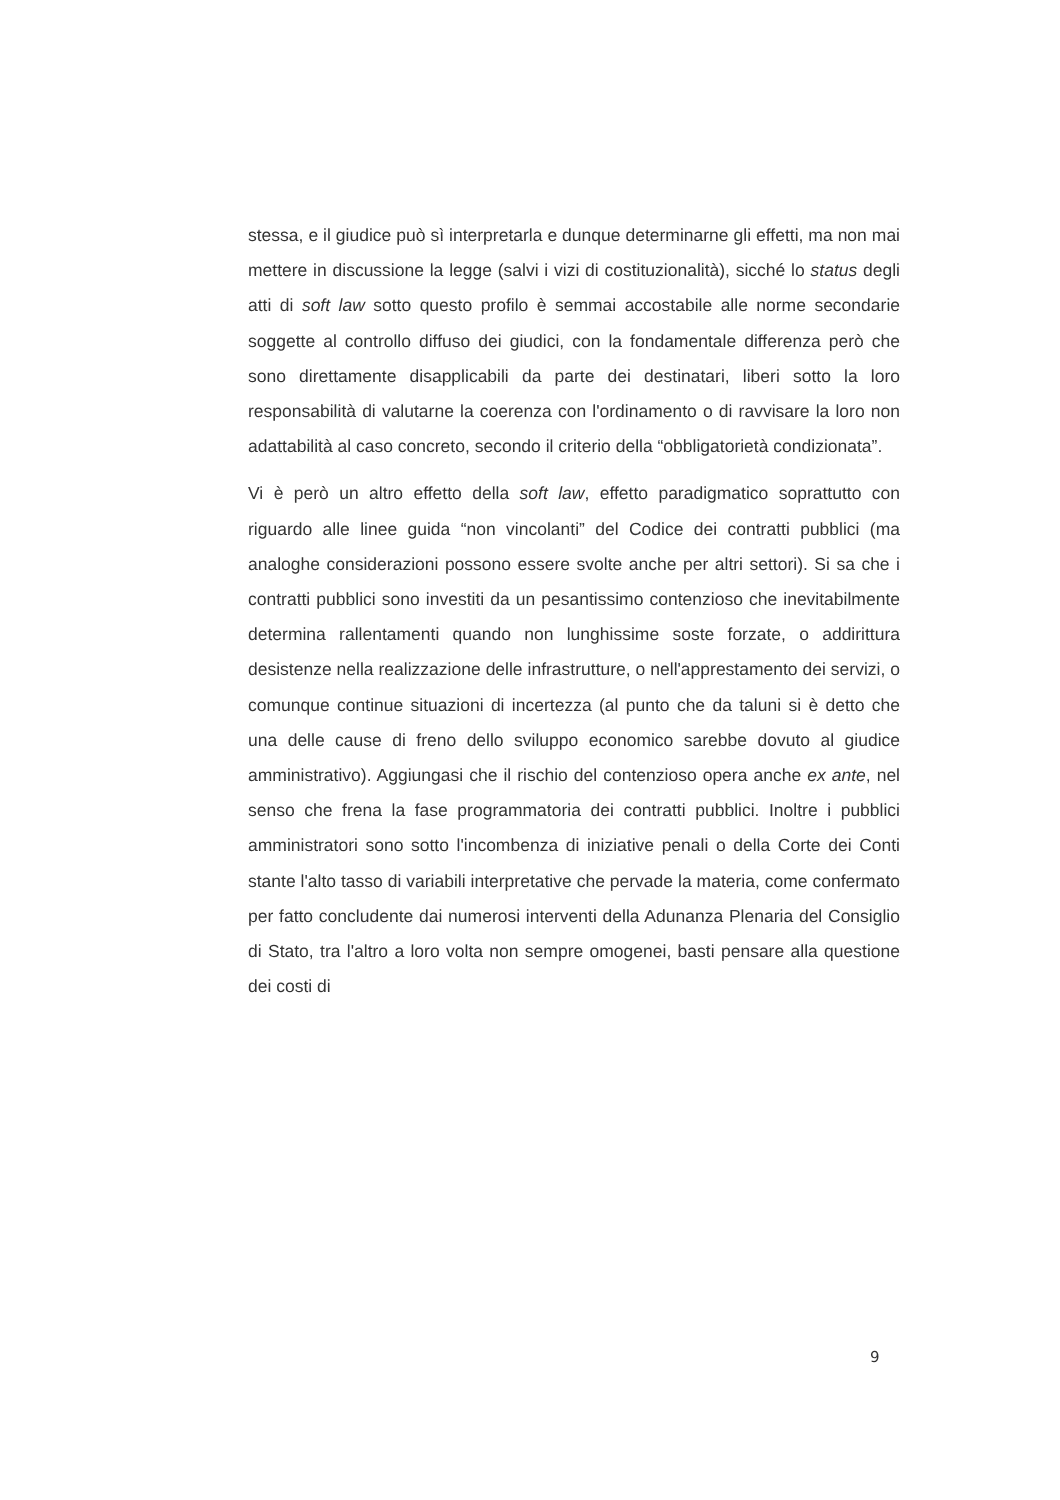stessa, e il giudice può sì interpretarla e dunque determinarne gli effetti, ma non mai mettere in discussione la legge (salvi i vizi di costituzionalità), sicché lo status degli atti di soft law sotto questo profilo è semmai accostabile alle norme secondarie soggette al controllo diffuso dei giudici, con la fondamentale differenza però che sono direttamente disapplicabili da parte dei destinatari, liberi sotto la loro responsabilità di valutarne la coerenza con l'ordinamento o di ravvisare la loro non adattabilità al caso concreto, secondo il criterio della “obbligatorietà condizionata”.
Vi è però un altro effetto della soft law, effetto paradigmatico soprattutto con riguardo alle linee guida “non vincolanti” del Codice dei contratti pubblici (ma analoghe considerazioni possono essere svolte anche per altri settori). Si sa che i contratti pubblici sono investiti da un pesantissimo contenzioso che inevitabilmente determina rallentamenti quando non lunghissime soste forzate, o addirittura desistenze nella realizzazione delle infrastrutture, o nell'apprestamento dei servizi, o comunque continue situazioni di incertezza (al punto che da taluni si è detto che una delle cause di freno dello sviluppo economico sarebbe dovuto al giudice amministrativo). Aggiungasi che il rischio del contenzioso opera anche ex ante, nel senso che frena la fase programmatoria dei contratti pubblici. Inoltre i pubblici amministratori sono sotto l'incombenza di iniziative penali o della Corte dei Conti stante l'alto tasso di variabili interpretative che pervade la materia, come confermato per fatto concludente dai numerosi interventi della Adunanza Plenaria del Consiglio di Stato, tra l'altro a loro volta non sempre omogenei, basti pensare alla questione dei costi di
9